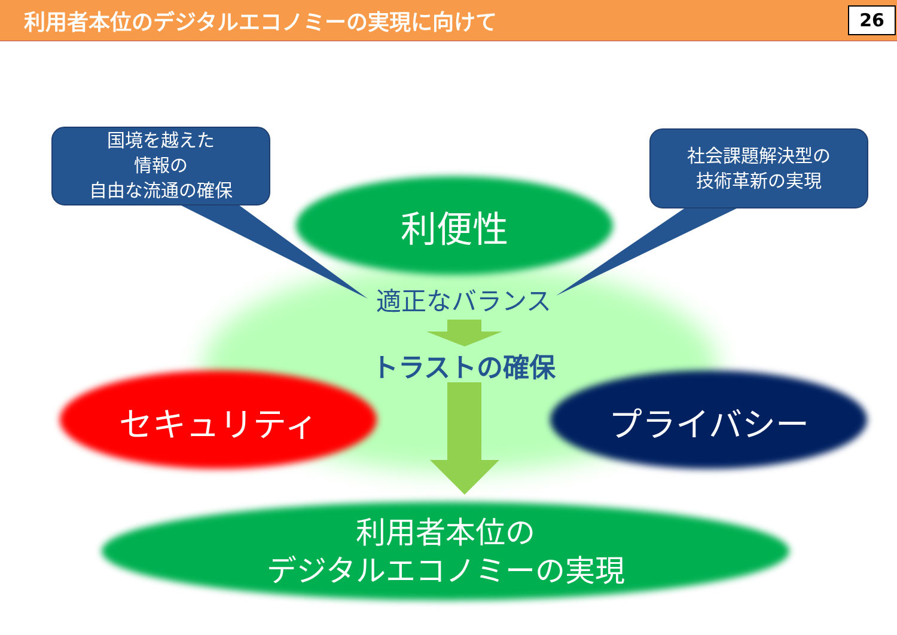利用者本位のデジタルエコノミーの実現に向けて
26
国境を越えた
情報の
自由な流通の確保
社会課題解決型の
技術革新の実現
利便性
適正なバランス
トラストの確保
セキュリティ プライバシー
利用者本位の
デジタルエコノミーの実現